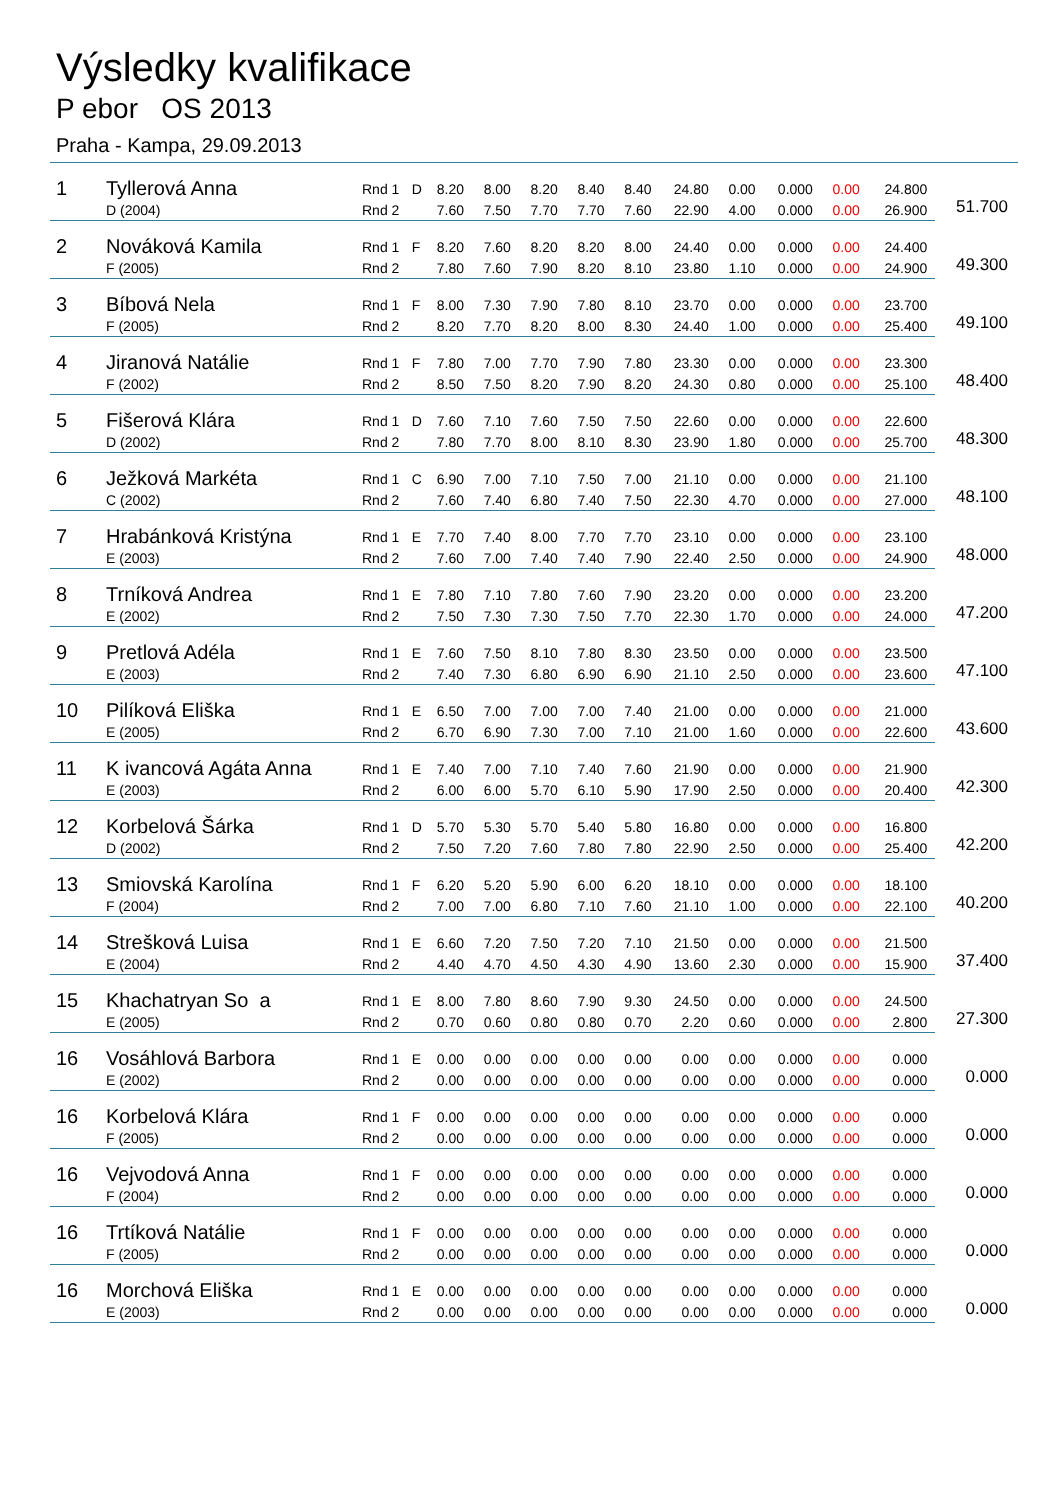Výsledky kvalifikace
P ebor OS 2013
Praha - Kampa, 29.09.2013
| 1 | Tyllerová Anna | Rnd 1 | D | 8.20 | 8.00 | 8.20 | 8.40 | 8.40 | 24.80 | 0.00 | 0.000 | 0.00 | 24.800 | 51.700 |
| | D (2004) | Rnd 2 | | 7.60 | 7.50 | 7.70 | 7.70 | 7.60 | 22.90 | 4.00 | 0.000 | 0.00 | 26.900 | |
| 2 | Nováková Kamila | Rnd 1 | F | 8.20 | 7.60 | 8.20 | 8.20 | 8.00 | 24.40 | 0.00 | 0.000 | 0.00 | 24.400 | 49.300 |
| | F (2005) | Rnd 2 | | 7.80 | 7.60 | 7.90 | 8.20 | 8.10 | 23.80 | 1.10 | 0.000 | 0.00 | 24.900 | |
| 3 | Bíbová Nela | Rnd 1 | F | 8.00 | 7.30 | 7.90 | 7.80 | 8.10 | 23.70 | 0.00 | 0.000 | 0.00 | 23.700 | 49.100 |
| | F (2005) | Rnd 2 | | 8.20 | 7.70 | 8.20 | 8.00 | 8.30 | 24.40 | 1.00 | 0.000 | 0.00 | 25.400 | |
| 4 | Jiranová Natálie | Rnd 1 | F | 7.80 | 7.00 | 7.70 | 7.90 | 7.80 | 23.30 | 0.00 | 0.000 | 0.00 | 23.300 | 48.400 |
| | F (2002) | Rnd 2 | | 8.50 | 7.50 | 8.20 | 7.90 | 8.20 | 24.30 | 0.80 | 0.000 | 0.00 | 25.100 | |
| 5 | Fišerová Klára | Rnd 1 | D | 7.60 | 7.10 | 7.60 | 7.50 | 7.50 | 22.60 | 0.00 | 0.000 | 0.00 | 22.600 | 48.300 |
| | D (2002) | Rnd 2 | | 7.80 | 7.70 | 8.00 | 8.10 | 8.30 | 23.90 | 1.80 | 0.000 | 0.00 | 25.700 | |
| 6 | Ježková Markéta | Rnd 1 | C | 6.90 | 7.00 | 7.10 | 7.50 | 7.00 | 21.10 | 0.00 | 0.000 | 0.00 | 21.100 | 48.100 |
| | C (2002) | Rnd 2 | | 7.60 | 7.40 | 6.80 | 7.40 | 7.50 | 22.30 | 4.70 | 0.000 | 0.00 | 27.000 | |
| 7 | Hrabánková Kristýna | Rnd 1 | E | 7.70 | 7.40 | 8.00 | 7.70 | 7.70 | 23.10 | 0.00 | 0.000 | 0.00 | 23.100 | 48.000 |
| | E (2003) | Rnd 2 | | 7.60 | 7.00 | 7.40 | 7.40 | 7.90 | 22.40 | 2.50 | 0.000 | 0.00 | 24.900 | |
| 8 | Trníková Andrea | Rnd 1 | E | 7.80 | 7.10 | 7.80 | 7.60 | 7.90 | 23.20 | 0.00 | 0.000 | 0.00 | 23.200 | 47.200 |
| | E (2002) | Rnd 2 | | 7.50 | 7.30 | 7.30 | 7.50 | 7.70 | 22.30 | 1.70 | 0.000 | 0.00 | 24.000 | |
| 9 | Pretlová Adéla | Rnd 1 | E | 7.60 | 7.50 | 8.10 | 7.80 | 8.30 | 23.50 | 0.00 | 0.000 | 0.00 | 23.500 | 47.100 |
| | E (2003) | Rnd 2 | | 7.40 | 7.30 | 6.80 | 6.90 | 6.90 | 21.10 | 2.50 | 0.000 | 0.00 | 23.600 | |
| 10 | Pilíková Eliška | Rnd 1 | E | 6.50 | 7.00 | 7.00 | 7.00 | 7.40 | 21.00 | 0.00 | 0.000 | 0.00 | 21.000 | 43.600 |
| | E (2005) | Rnd 2 | | 6.70 | 6.90 | 7.30 | 7.00 | 7.10 | 21.00 | 1.60 | 0.000 | 0.00 | 22.600 | |
| 11 | K ivancová Agáta Anna | Rnd 1 | E | 7.40 | 7.00 | 7.10 | 7.40 | 7.60 | 21.90 | 0.00 | 0.000 | 0.00 | 21.900 | 42.300 |
| | E (2003) | Rnd 2 | | 6.00 | 6.00 | 5.70 | 6.10 | 5.90 | 17.90 | 2.50 | 0.000 | 0.00 | 20.400 | |
| 12 | Korbelová Šárka | Rnd 1 | D | 5.70 | 5.30 | 5.70 | 5.40 | 5.80 | 16.80 | 0.00 | 0.000 | 0.00 | 16.800 | 42.200 |
| | D (2002) | Rnd 2 | | 7.50 | 7.20 | 7.60 | 7.80 | 7.80 | 22.90 | 2.50 | 0.000 | 0.00 | 25.400 | |
| 13 | Smiovská Karolína | Rnd 1 | F | 6.20 | 5.20 | 5.90 | 6.00 | 6.20 | 18.10 | 0.00 | 0.000 | 0.00 | 18.100 | 40.200 |
| | F (2004) | Rnd 2 | | 7.00 | 7.00 | 6.80 | 7.10 | 7.60 | 21.10 | 1.00 | 0.000 | 0.00 | 22.100 | |
| 14 | Strešková Luisa | Rnd 1 | E | 6.60 | 7.20 | 7.50 | 7.20 | 7.10 | 21.50 | 0.00 | 0.000 | 0.00 | 21.500 | 37.400 |
| | E (2004) | Rnd 2 | | 4.40 | 4.70 | 4.50 | 4.30 | 4.90 | 13.60 | 2.30 | 0.000 | 0.00 | 15.900 | |
| 15 | Khachatryan So a | Rnd 1 | E | 8.00 | 7.80 | 8.60 | 7.90 | 9.30 | 24.50 | 0.00 | 0.000 | 0.00 | 24.500 | 27.300 |
| | E (2005) | Rnd 2 | | 0.70 | 0.60 | 0.80 | 0.80 | 0.70 | 2.20 | 0.60 | 0.000 | 0.00 | 2.800 | |
| 16 | Vosáhlová Barbora | Rnd 1 | E | 0.00 | 0.00 | 0.00 | 0.00 | 0.00 | 0.00 | 0.00 | 0.000 | 0.00 | 0.000 | 0.000 |
| | E (2002) | Rnd 2 | | 0.00 | 0.00 | 0.00 | 0.00 | 0.00 | 0.00 | 0.00 | 0.000 | 0.00 | 0.000 | |
| 16 | Korbelová Klára | Rnd 1 | F | 0.00 | 0.00 | 0.00 | 0.00 | 0.00 | 0.00 | 0.00 | 0.000 | 0.00 | 0.000 | 0.000 |
| | F (2005) | Rnd 2 | | 0.00 | 0.00 | 0.00 | 0.00 | 0.00 | 0.00 | 0.00 | 0.000 | 0.00 | 0.000 | |
| 16 | Vejvodová Anna | Rnd 1 | F | 0.00 | 0.00 | 0.00 | 0.00 | 0.00 | 0.00 | 0.00 | 0.000 | 0.00 | 0.000 | 0.000 |
| | F (2004) | Rnd 2 | | 0.00 | 0.00 | 0.00 | 0.00 | 0.00 | 0.00 | 0.00 | 0.000 | 0.00 | 0.000 | |
| 16 | Trtíková Natálie | Rnd 1 | F | 0.00 | 0.00 | 0.00 | 0.00 | 0.00 | 0.00 | 0.00 | 0.000 | 0.00 | 0.000 | 0.000 |
| | F (2005) | Rnd 2 | | 0.00 | 0.00 | 0.00 | 0.00 | 0.00 | 0.00 | 0.00 | 0.000 | 0.00 | 0.000 | |
| 16 | Morchová Eliška | Rnd 1 | E | 0.00 | 0.00 | 0.00 | 0.00 | 0.00 | 0.00 | 0.00 | 0.000 | 0.00 | 0.000 | 0.000 |
| | E (2003) | Rnd 2 | | 0.00 | 0.00 | 0.00 | 0.00 | 0.00 | 0.00 | 0.00 | 0.000 | 0.00 | 0.000 | |